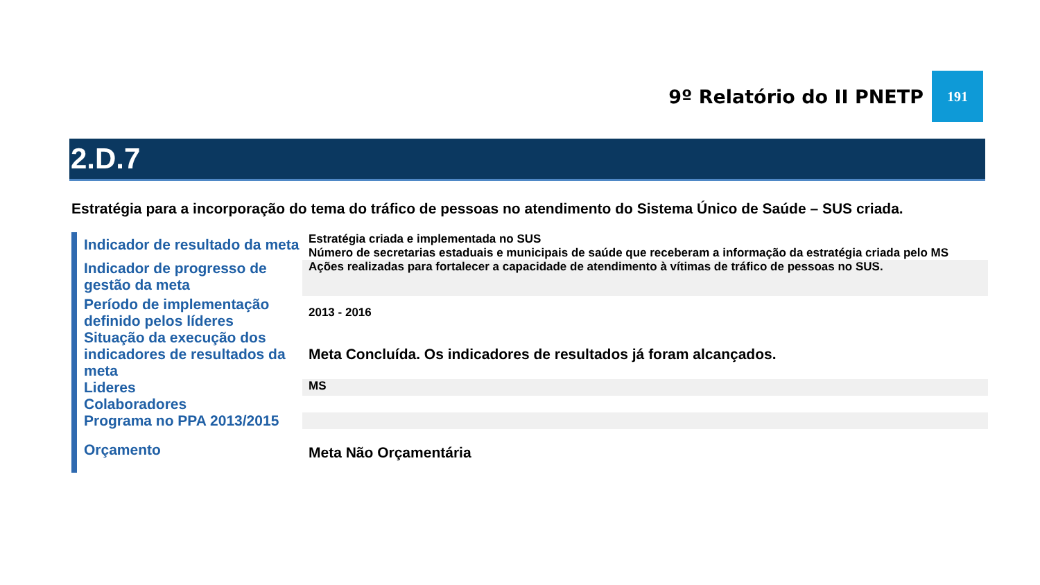9º Relatório do II PNETP 191
2.D.7
Estratégia para a incorporação do tema do tráfico de pessoas no atendimento do Sistema Único de Saúde – SUS criada.
| Indicador de resultado da meta | Estratégia criada e implementada no SUS Número de secretarias estaduais e municipais de saúde que receberam a informação da estratégia criada pelo MS |
| Indicador de progresso de gestão da meta | Ações realizadas para fortalecer a capacidade de atendimento à vítimas de tráfico de pessoas no SUS. |
| Período de implementação definido pelos líderes | 2013 - 2016 |
| Situação da execução dos indicadores de resultados da meta | Meta Concluída. Os indicadores de resultados já foram alcançados. |
| Lideres | MS |
| Colaboradores | |
| Programa no PPA 2013/2015 | |
| Orçamento | Meta Não Orçamentária |